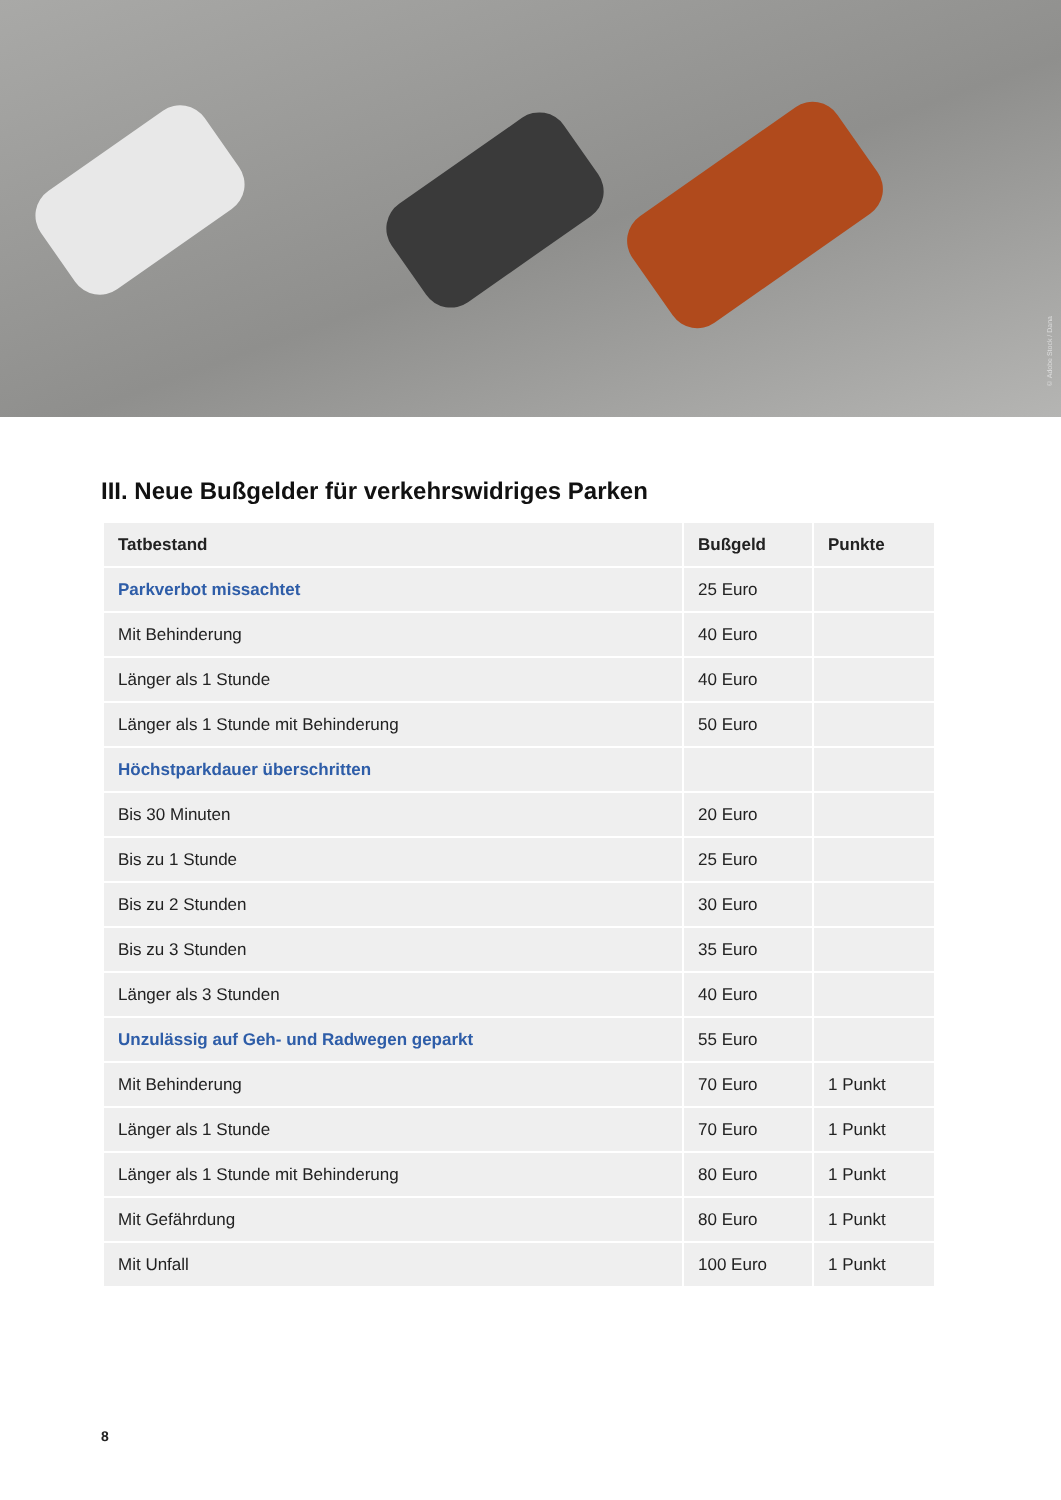© Adobe Stock / Dana
III. Neue Bußgelder für verkehrswidriges Parken
| Tatbestand | Bußgeld | Punkte |
| --- | --- | --- |
| Parkverbot missachtet | 25 Euro | |
| Mit Behinderung | 40 Euro | |
| Länger als 1 Stunde | 40 Euro | |
| Länger als 1 Stunde mit Behinderung | 50 Euro | |
| Höchstparkdauer überschritten | | |
| Bis 30 Minuten | 20 Euro | |
| Bis zu 1 Stunde | 25 Euro | |
| Bis zu 2 Stunden | 30 Euro | |
| Bis zu 3 Stunden | 35 Euro | |
| Länger als 3 Stunden | 40 Euro | |
| Unzulässig auf Geh- und Radwegen geparkt | 55 Euro | |
| Mit Behinderung | 70 Euro | 1 Punkt |
| Länger als 1 Stunde | 70 Euro | 1 Punkt |
| Länger als 1 Stunde mit Behinderung | 80 Euro | 1 Punkt |
| Mit Gefährdung | 80 Euro | 1 Punkt |
| Mit Unfall | 100 Euro | 1 Punkt |
8